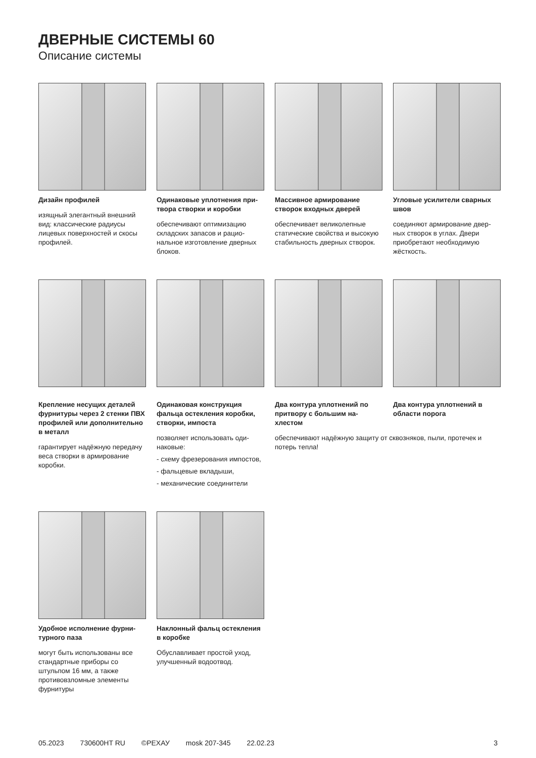ДВЕРНЫЕ СИСТЕМЫ 60
Описание системы
Дизайн профилей
изящный элегантный внешний вид: классические радиусы лицевых поверхностей и скосы профилей.
Одинаковые уплотнения при­твора створки и коробки
обеспечивают оптимизацию складских запасов и рацио­нальное изготовление дверных блоков.
Массивное армирование створок входных дверей
обеспечивает великолепные статические свойства и вы­сокую стабильность дверных створок.
Угловые усилители сварных швов
соединяют армирование двер­ных створок в углах. Двери приобретают необходимую жёсткость.
Крепление несущих деталей фурнитуры через 2 стенки ПВХ профилей или дополни­тельно в металл
гарантирует надёжную переда­чу веса створки в армирование коробки.
Одинаковая конструкция фальца остекления коробки, створки, импоста
позволяет использовать оди­наковые:
- схему фрезерования импо­стов,
- фальцевые вкладыши,
- механические соединители
Два контура уплотнений по притвору с большим на­хлестом
Два контура уплотнений в области порога
обеспечивают надёжную защиту от сквозняков, пыли, протечек и потерь тепла!
Удобное исполнение фурни­турного паза
могут быть использованы все стандартные приборы со штульпом 16 мм, а также противовзломные элементы фурнитуры
Наклонный фальц остекле­ния в коробке
Обуславливает простой уход, улучшенный водоотвод.
05.2023 730600HT RU ©РЕХАУ mosk 207-345 22.02.23 3